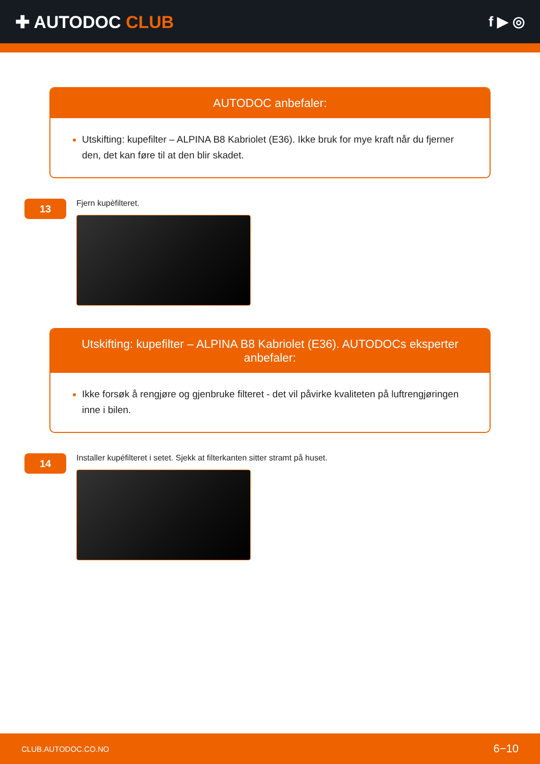✚ AUTODOC CLUB
f ▶ ◎
AUTODOC anbefaler:
Utskifting: kupefilter – ALPINA B8 Kabriolet (E36). Ikke bruk for mye kraft når du fjerner den, det kan føre til at den blir skadet.
13
Fjern kupèfilteret.
Utskifting: kupefilter – ALPINA B8 Kabriolet (E36). AUTODOCs eksperter anbefaler:
Ikke forsøk å rengjøre og gjenbruke filteret - det vil påvirke kvaliteten på luftrengjøringen inne i bilen.
14
Installer kupéfilteret i setet. Sjekk at filterkanten sitter stramt på huset.
CLUB.AUTODOC.CO.NO 6−10